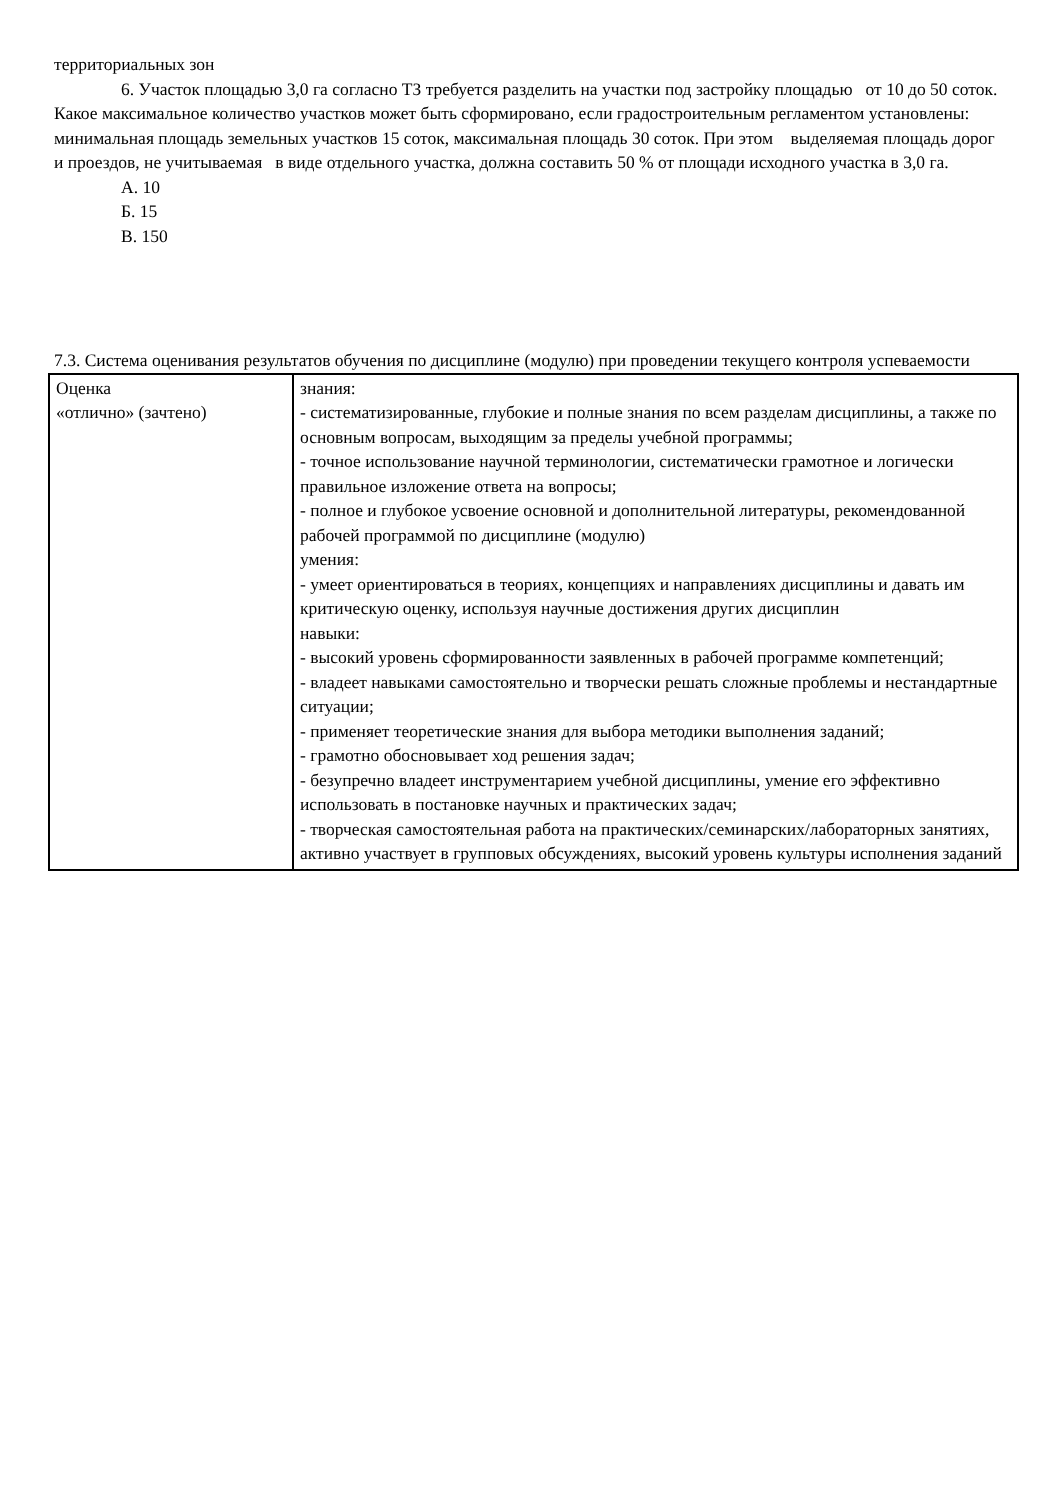территориальных зон
6. Участок площадью 3,0 га согласно ТЗ требуется разделить на участки под застройку площадью от 10 до 50 соток. Какое максимальное количество участков может быть сформировано, если градостроительным регламентом установлены: минимальная площадь земельных участков 15 соток, максимальная площадь 30 соток. При этом выделяемая площадь дорог и проездов, не учитываемая в виде отдельного участка, должна составить 50 % от площади исходного участка в 3,0 га.
А. 10
Б. 15
В. 150
7.3. Система оценивания результатов обучения по дисциплине (модулю) при проведении текущего контроля успеваемости
| Оценка «отлично» (зачтено) | знания: - систематизированные, глубокие и полные знания по всем разделам дисциплины, а также по основным вопросам, выходящим за пределы учебной программы; - точное использование научной терминологии, систематически грамотное и логически правильное изложение ответа на вопросы; - полное и глубокое усвоение основной и дополнительной литературы, рекомендованной рабочей программой по дисциплине (модулю) умения: - умеет ориентироваться в теориях, концепциях и направлениях дисциплины и давать им критическую оценку, используя научные достижения других дисциплин навыки: - высокий уровень сформированности заявленных в рабочей программе компетенций; - владеет навыками самостоятельно и творчески решать сложные проблемы и нестандартные ситуации; - применяет теоретические знания для выбора методики выполнения заданий; - грамотно обосновывает ход решения задач; - безупречно владеет инструментарием учебной дисциплины, умение его эффективно использовать в постановке научных и практических задач; - творческая самостоятельная работа на практических/семинарских/лабораторных занятиях, активно участвует в групповых обсуждениях, высокий уровень культуры исполнения заданий |